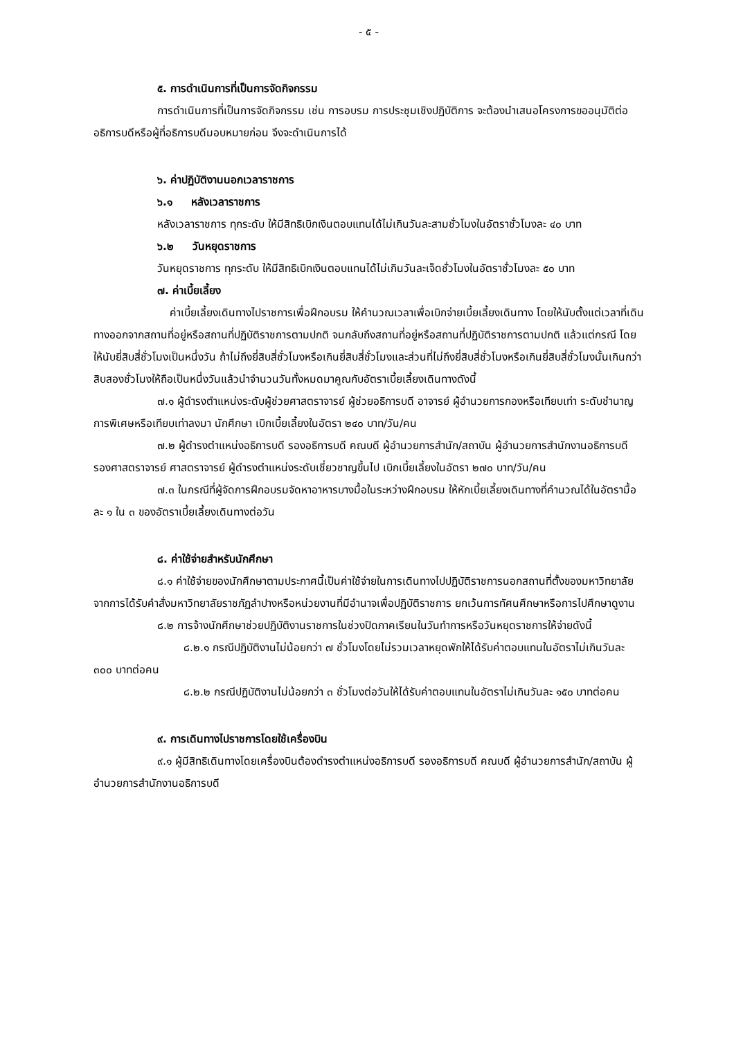- ๕ -
๕. การดำเนินการที่เป็นการจัดกิจกรรม
การดำเนินการที่เป็นการจัดกิจกรรม เช่น การอบรม การประชุมเชิงปฏิบัติการ จะต้องนำเสนอโครงการขออนุมัติต่ออธิการบดีหรือผู้ที่อธิการบดีมอบหมายก่อน จึงจะดำเนินการได้
๖. ค่าปฏิบัติงานนอกเวลาราชการ
๖.๑ หลังเวลาราชการ
หลังเวลาราชการ ทุกระดับ ให้มีสิทธิเบิกเงินตอบแทนได้ไม่เกินวันละสามชั่วโมงในอัตราชั่วโมงละ ๔๐ บาท
๖.๒ วันหยุดราชการ
วันหยุดราชการ ทุกระดับ ให้มีสิทธิเบิกเงินตอบแทนได้ไม่เกินวันละเจ็ดชั่วโมงในอัตราชั่วโมงละ ๕๐ บาท
๗. ค่าเบี้ยเลี้ยง
ค่าเบี้ยเลี้ยงเดินทางไปราชการเพื่อฝึกอบรม ให้คำนวณเวลาเพื่อเบิกจ่ายเบี้ยเลี้ยงเดินทาง โดยให้นับตั้งแต่เวลาที่เดินทางออกจากสถานที่อยู่หรือสถานที่ปฏิบัติราชการตามปกติ จนกลับถึงสถานที่อยู่หรือสถานที่ปฏิบัติราชการตามปกติ แล้วแต่กรณี โดยให้นับยี่สิบสี่ชั่วโมงเป็นหนึ่งวัน ถ้าไม่ถึงยี่สิบสี่ชั่วโมงหรือเกินยี่สิบสี่ชั่วโมงและส่วนที่ไม่ถึงยี่สิบสี่ชั่วโมงหรือเกินยี่สิบสี่ชั่วโมงนั้นเกินกว่าสิบสองชั่วโมงให้ถือเป็นหนึ่งวันแล้วนำจำนวนวันทั้งหมดมาคูณกับอัตราเบี้ยเลี้ยงเดินทางดังนี้
๗.๑ ผู้ดำรงตำแหน่งระดับผู้ช่วยศาสตราจารย์ ผู้ช่วยอธิการบดี อาจารย์ ผู้อำนวยการกองหรือเทียบเท่า ระดับชำนาญการพิเศษหรือเทียบเท่าลงมา นักศึกษา เบิกเบี้ยเลี้ยงในอัตรา ๒๔๐ บาท/วัน/คน
๗.๒ ผู้ดำรงตำแหน่งอธิการบดี รองอธิการบดี คณบดี ผู้อำนวยการสำนัก/สถาบัน ผู้อำนวยการสำนักงานอธิการบดี รองศาสตราจารย์ ศาสตราจารย์ ผู้ดำรงตำแหน่งระดับเชี่ยวชาญขึ้นไป เบิกเบี้ยเลี้ยงในอัตรา ๒๗๐ บาท/วัน/คน
๗.๓ ในกรณีที่ผู้จัดการฝึกอบรมจัดหาอาหารบางมื้อในระหว่างฝึกอบรม ให้หักเบี้ยเลี้ยงเดินทางที่คำนวณได้ในอัตรามื้อละ ๑ ใน ๓ ของอัตราเบี้ยเลี้ยงเดินทางต่อวัน
๘. ค่าใช้จ่ายสำหรับนักศึกษา
๘.๑ ค่าใช้จ่ายของนักศึกษาตามประกาศนี้เป็นค่าใช้จ่ายในการเดินทางไปปฏิบัติราชการนอกสถานที่ตั้งของมหาวิทยาลัยจากการได้รับคำสั่งมหาวิทยาลัยราชภัฏลำปางหรือหน่วยงานที่มีอำนาจเพื่อปฏิบัติราชการ ยกเว้นการทัศนศึกษาหรือการไปศึกษาดูงาน
๘.๒ การจ้างนักศึกษาช่วยปฏิบัติงานราชการในช่วงปิดภาคเรียนในวันทำการหรือวันหยุดราชการให้จ่ายดังนี้
๘.๒.๑ กรณีปฏิบัติงานไม่น้อยกว่า ๗ ชั่วโมงโดยไม่รวมเวลาหยุดพักให้ได้รับค่าตอบแทนในอัตราไม่เกินวันละ ๓๐๐ บาทต่อคน
๘.๒.๒ กรณีปฏิบัติงานไม่น้อยกว่า ๓ ชั่วโมงต่อวันให้ได้รับค่าตอบแทนในอัตราไม่เกินวันละ ๑๕๐ บาทต่อคน
๙. การเดินทางไปราชการโดยใช้เครื่องบิน
๙.๑ ผู้มีสิทธิเดินทางโดยเครื่องบินต้องดำรงตำแหน่งอธิการบดี รองอธิการบดี คณบดี ผู้อำนวยการสำนัก/สถาบัน ผู้อำนวยการสำนักงานอธิการบดี